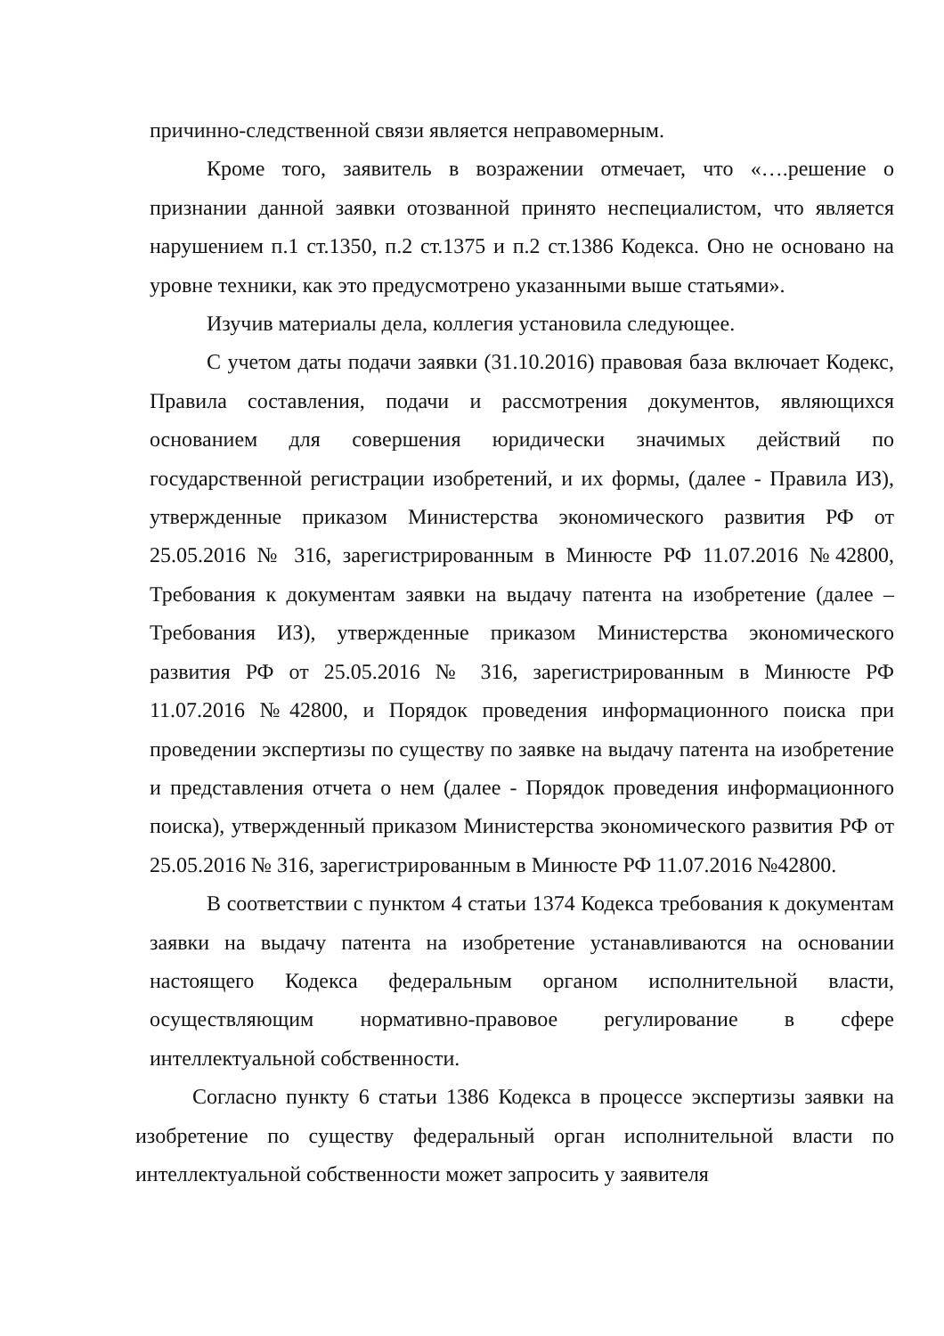причинно-следственной связи является неправомерным.
Кроме того, заявитель в возражении отмечает, что «….решение о признании данной заявки отозванной принято неспециалистом, что является нарушением п.1 ст.1350, п.2 ст.1375 и п.2 ст.1386 Кодекса. Оно не основано на уровне техники, как это предусмотрено указанными выше статьями».
Изучив материалы дела, коллегия установила следующее.
С учетом даты подачи заявки (31.10.2016) правовая база включает Кодекс, Правила составления, подачи и рассмотрения документов, являющихся основанием для совершения юридически значимых действий по государственной регистрации изобретений, и их формы, (далее - Правила ИЗ), утвержденные приказом Министерства экономического развития РФ от 25.05.2016 № 316, зарегистрированным в Минюсте РФ 11.07.2016 №42800, Требования к документам заявки на выдачу патента на изобретение (далее – Требования ИЗ), утвержденные приказом Министерства экономического развития РФ от 25.05.2016 № 316, зарегистрированным в Минюсте РФ 11.07.2016 №42800, и Порядок проведения информационного поиска при проведении экспертизы по существу по заявке на выдачу патента на изобретение и представления отчета о нем (далее - Порядок проведения информационного поиска), утвержденный приказом Министерства экономического развития РФ от 25.05.2016 № 316, зарегистрированным в Минюсте РФ 11.07.2016 №42800.
В соответствии с пунктом 4 статьи 1374 Кодекса требования к документам заявки на выдачу патента на изобретение устанавливаются на основании настоящего Кодекса федеральным органом исполнительной власти, осуществляющим нормативно-правовое регулирование в сфере интеллектуальной собственности.
Согласно пункту 6 статьи 1386 Кодекса в процессе экспертизы заявки на изобретение по существу федеральный орган исполнительной власти по интеллектуальной собственности может запросить у заявителя